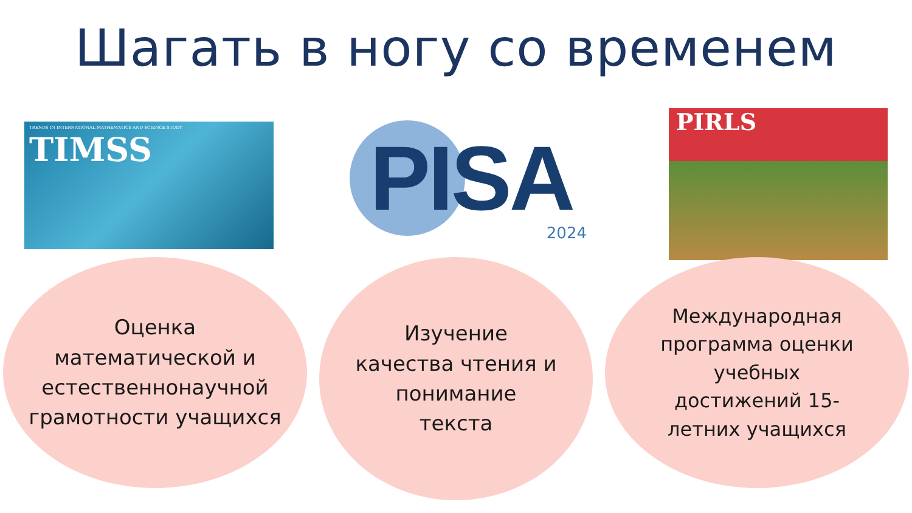Шагать в ногу со временем
TRENDS IN INTERNATIONAL MATHEMATICS AND SCIENCE STUDY
TIMSS
PISA
2024
PIRLS
Оценка
математической и
естественнонаучной
грамотности учащихся
Изучение
качества чтения и
понимание
текста
Международная
программа оценки
учебных
достижений 15-
летних учащихся